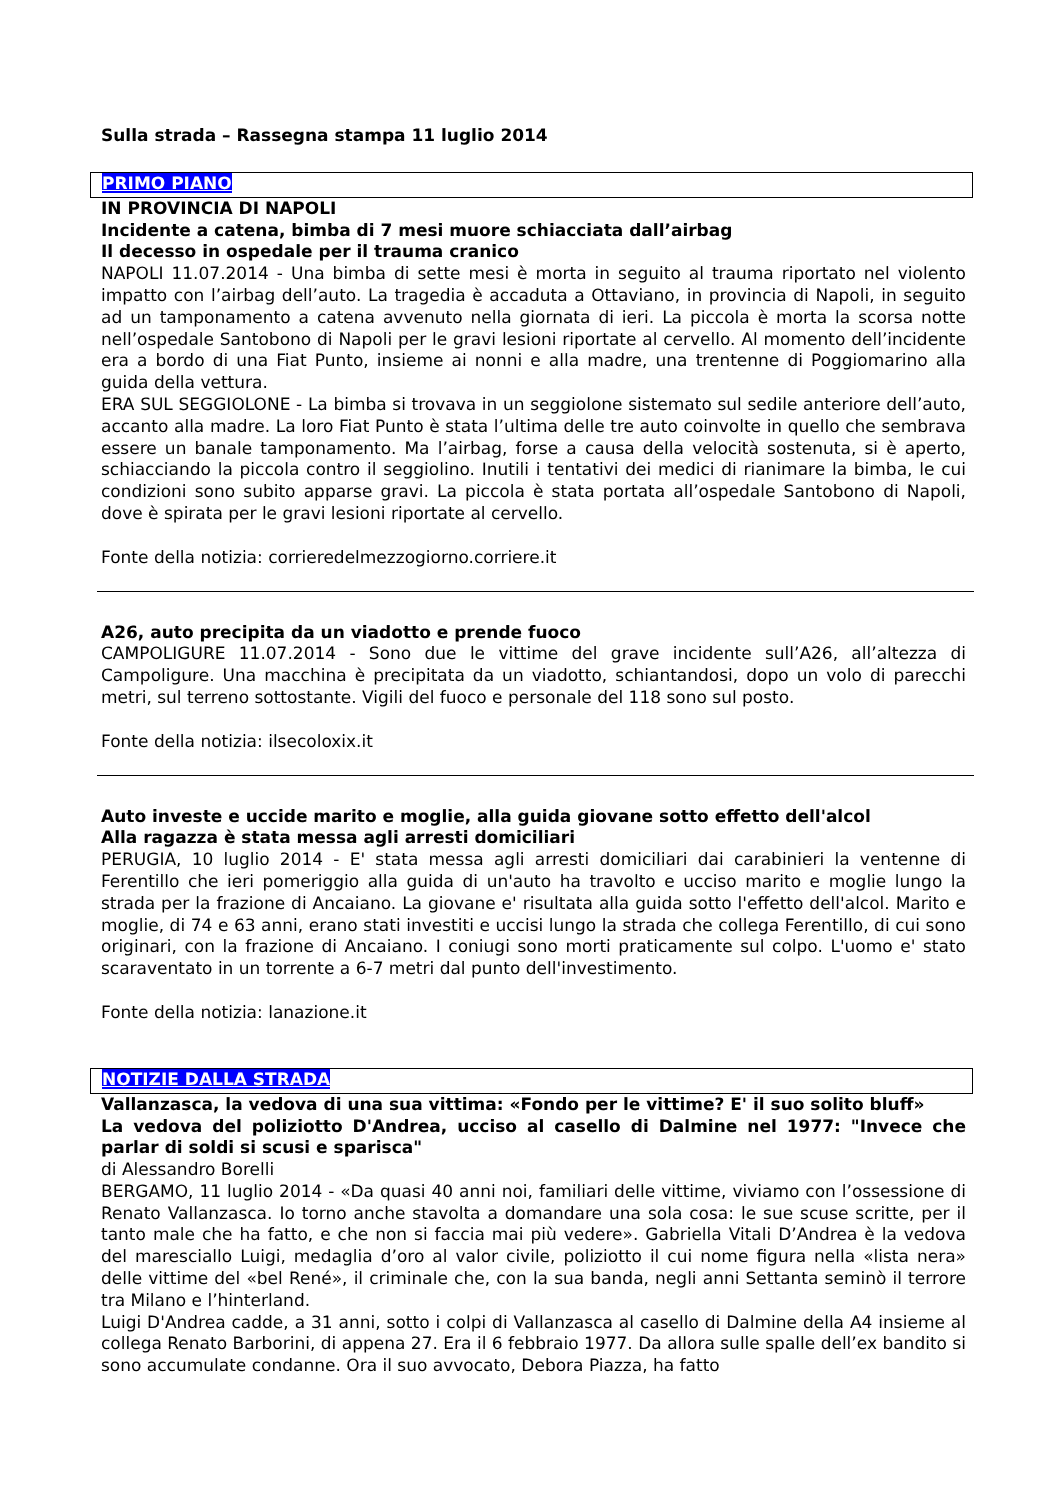Sulla strada – Rassegna stampa 11 luglio 2014
PRIMO PIANO
IN PROVINCIA DI NAPOLI
Incidente a catena, bimba di 7 mesi muore schiacciata dall’airbag
Il decesso in ospedale per il trauma cranico
NAPOLI 11.07.2014 - Una bimba di sette mesi è morta in seguito al trauma riportato nel violento impatto con l’airbag dell’auto. La tragedia è accaduta a Ottaviano, in provincia di Napoli, in seguito ad un tamponamento a catena avvenuto nella giornata di ieri. La piccola è morta la scorsa notte nell’ospedale Santobono di Napoli per le gravi lesioni riportate al cervello. Al momento dell’incidente era a bordo di una Fiat Punto, insieme ai nonni e alla madre, una trentenne di Poggiomarino alla guida della vettura.
ERA SUL SEGGIOLONE - La bimba si trovava in un seggiolone sistemato sul sedile anteriore dell’auto, accanto alla madre. La loro Fiat Punto è stata l’ultima delle tre auto coinvolte in quello che sembrava essere un banale tamponamento. Ma l’airbag, forse a causa della velocità sostenuta, si è aperto, schiacciando la piccola contro il seggiolino. Inutili i tentativi dei medici di rianimare la bimba, le cui condizioni sono subito apparse gravi. La piccola è stata portata all’ospedale Santobono di Napoli, dove è spirata per le gravi lesioni riportate al cervello.
Fonte della notizia: corrieredelmezzogiorno.corriere.it
A26, auto precipita da un viadotto e prende fuoco
CAMPOLIGURE 11.07.2014 - Sono due le vittime del grave incidente sull’A26, all’altezza di Campoligure. Una macchina è precipitata da un viadotto, schiantandosi, dopo un volo di parecchi metri, sul terreno sottostante. Vigili del fuoco e personale del 118 sono sul posto.
Fonte della notizia: ilsecoloxix.it
Auto investe e uccide marito e moglie, alla guida giovane sotto effetto dell'alcol
Alla ragazza è stata messa agli arresti domiciliari
PERUGIA, 10 luglio 2014 - E' stata messa agli arresti domiciliari dai carabinieri la ventenne di Ferentillo che ieri pomeriggio alla guida di un'auto ha travolto e ucciso marito e moglie lungo la strada per la frazione di Ancaiano. La giovane e' risultata alla guida sotto l'effetto dell'alcol. Marito e moglie, di 74 e 63 anni, erano stati investiti e uccisi lungo la strada che collega Ferentillo, di cui sono originari, con la frazione di Ancaiano. I coniugi sono morti praticamente sul colpo. L'uomo e' stato scaraventato in un torrente a 6-7 metri dal punto dell'investimento.
Fonte della notizia: lanazione.it
NOTIZIE DALLA STRADA
Vallanzasca, la vedova di una sua vittima: «Fondo per le vittime? E' il suo solito bluff»
La vedova del poliziotto D'Andrea, ucciso al casello di Dalmine nel 1977: "Invece che parlar di soldi si scusi e sparisca"
di Alessandro Borelli
BERGAMO, 11 luglio 2014 - «Da quasi 40 anni noi, familiari delle vittime, viviamo con l’ossessione di Renato Vallanzasca. Io torno anche stavolta a domandare una sola cosa: le sue scuse scritte, per il tanto male che ha fatto, e che non si faccia mai più vedere». Gabriella Vitali D’Andrea è la vedova del maresciallo Luigi, medaglia d’oro al valor civile, poliziotto il cui nome figura nella «lista nera» delle vittime del «bel René», il criminale che, con la sua banda, negli anni Settanta seminò il terrore tra Milano e l’hinterland.
Luigi D'Andrea cadde, a 31 anni, sotto i colpi di Vallanzasca al casello di Dalmine della A4 insieme al collega Renato Barborini, di appena 27. Era il 6 febbraio 1977. Da allora sulle spalle dell’ex bandito si sono accumulate condanne. Ora il suo avvocato, Debora Piazza, ha fatto